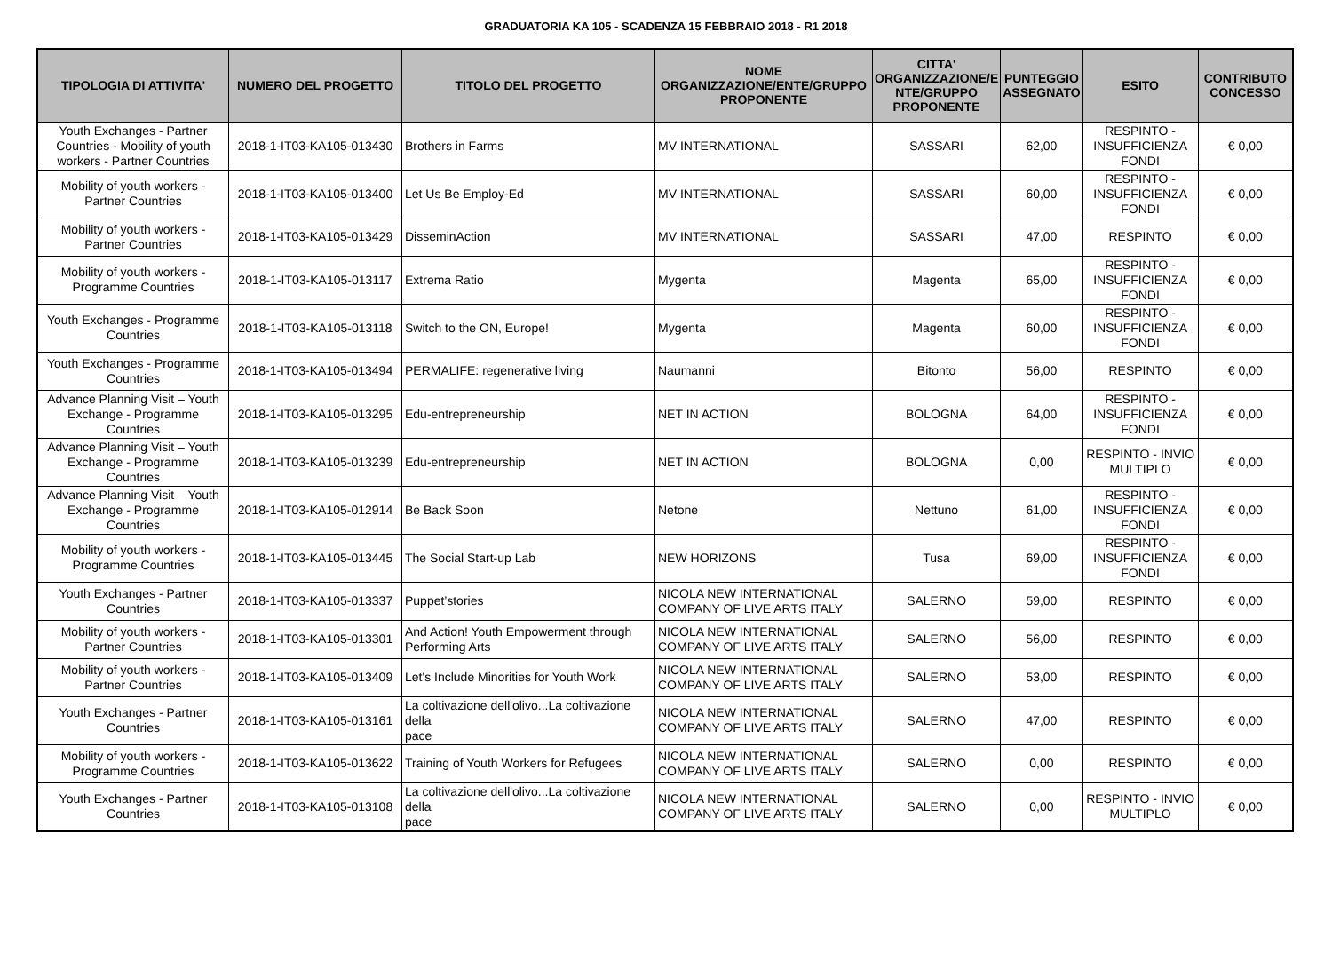GRADUATORIA KA 105 - SCADENZA 15 FEBBRAIO 2018 - R1 2018
| TIPOLOGIA DI ATTIVITA' | NUMERO DEL PROGETTO | TITOLO DEL PROGETTO | NOME ORGANIZZAZIONE/ENTE/GRUPPO PROPONENTE | CITTA' ORGANIZZAZIONE/E NTE/GRUPPO PROPONENTE | PUNTEGGIO ASSEGNATO | ESITO | CONTRIBUTO CONCESSO |
| --- | --- | --- | --- | --- | --- | --- | --- |
| Youth Exchanges - Partner Countries - Mobility of youth workers - Partner Countries | 2018-1-IT03-KA105-013430 | Brothers in Farms | MV INTERNATIONAL | SASSARI | 62,00 | RESPINTO - INSUFFICIENZA FONDI | € 0,00 |
| Mobility of youth workers - Partner Countries | 2018-1-IT03-KA105-013400 | Let Us Be Employ-Ed | MV INTERNATIONAL | SASSARI | 60,00 | RESPINTO - INSUFFICIENZA FONDI | € 0,00 |
| Mobility of youth workers - Partner Countries | 2018-1-IT03-KA105-013429 | DisseminAction | MV INTERNATIONAL | SASSARI | 47,00 | RESPINTO | € 0,00 |
| Mobility of youth workers - Programme Countries | 2018-1-IT03-KA105-013117 | Extrema Ratio | Mygenta | Magenta | 65,00 | RESPINTO - INSUFFICIENZA FONDI | € 0,00 |
| Youth Exchanges - Programme Countries | 2018-1-IT03-KA105-013118 | Switch to the ON, Europe! | Mygenta | Magenta | 60,00 | RESPINTO - INSUFFICIENZA FONDI | € 0,00 |
| Youth Exchanges - Programme Countries | 2018-1-IT03-KA105-013494 | PERMALIFE: regenerative living | Naumanni | Bitonto | 56,00 | RESPINTO | € 0,00 |
| Advance Planning Visit – Youth Exchange - Programme Countries | 2018-1-IT03-KA105-013295 | Edu-entrepreneurship | NET IN ACTION | BOLOGNA | 64,00 | RESPINTO - INSUFFICIENZA FONDI | € 0,00 |
| Advance Planning Visit – Youth Exchange - Programme Countries | 2018-1-IT03-KA105-013239 | Edu-entrepreneurship | NET IN ACTION | BOLOGNA | 0,00 | RESPINTO - INVIO MULTIPLO | € 0,00 |
| Advance Planning Visit – Youth Exchange - Programme Countries | 2018-1-IT03-KA105-012914 | Be Back Soon | Netone | Nettuno | 61,00 | RESPINTO - INSUFFICIENZA FONDI | € 0,00 |
| Mobility of youth workers - Programme Countries | 2018-1-IT03-KA105-013445 | The Social Start-up Lab | NEW HORIZONS | Tusa | 69,00 | RESPINTO - INSUFFICIENZA FONDI | € 0,00 |
| Youth Exchanges - Partner Countries | 2018-1-IT03-KA105-013337 | Puppet’stories | NICOLA NEW INTERNATIONAL COMPANY OF LIVE ARTS ITALY | SALERNO | 59,00 | RESPINTO | € 0,00 |
| Mobility of youth workers - Partner Countries | 2018-1-IT03-KA105-013301 | And Action! Youth Empowerment through Performing Arts | NICOLA NEW INTERNATIONAL COMPANY OF LIVE ARTS ITALY | SALERNO | 56,00 | RESPINTO | € 0,00 |
| Mobility of youth workers - Partner Countries | 2018-1-IT03-KA105-013409 | Let's Include Minorities for Youth Work | NICOLA NEW INTERNATIONAL COMPANY OF LIVE ARTS ITALY | SALERNO | 53,00 | RESPINTO | € 0,00 |
| Youth Exchanges - Partner Countries | 2018-1-IT03-KA105-013161 | La coltivazione dell'olivo...La coltivazione della pace | NICOLA NEW INTERNATIONAL COMPANY OF LIVE ARTS ITALY | SALERNO | 47,00 | RESPINTO | € 0,00 |
| Mobility of youth workers - Programme Countries | 2018-1-IT03-KA105-013622 | Training of Youth Workers for Refugees | NICOLA NEW INTERNATIONAL COMPANY OF LIVE ARTS ITALY | SALERNO | 0,00 | RESPINTO | € 0,00 |
| Youth Exchanges - Partner Countries | 2018-1-IT03-KA105-013108 | La coltivazione dell'olivo...La coltivazione della pace | NICOLA NEW INTERNATIONAL COMPANY OF LIVE ARTS ITALY | SALERNO | 0,00 | RESPINTO - INVIO MULTIPLO | € 0,00 |